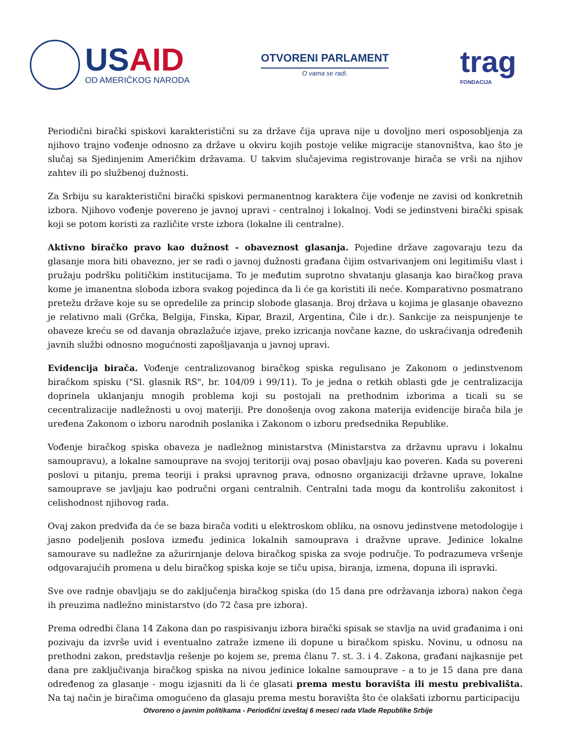USAID
OD AMERIČKOG NARODA
OTVORENI PARLAMENT
O vama se radi.
trag
FONDACIJA
Periodični birački spiskovi karakteristični su za države čija uprava nije u dovoljno meri osposobljenja za njihovo trajno vođenje odnosno za države u okviru kojih postoje velike migracije stanovništva, kao što je slučaj sa Sjedinjenim Američkim državama. U takvim slučajevima registrovanje birača se vrši na njihov zahtev ili po službenoj dužnosti.
Za Srbiju su karakteristični birački spiskovi permanentnog karaktera čije vođenje ne zavisi od konkretnih izbora. Njihovo vođenje povereno je javnoj upravi - centralnoj i lokalnoj. Vodi se jedinstveni birački spisak koji se potom koristi za različite vrste izbora (lokalne ili centralne).
Aktivno biračko pravo kao dužnost - obaveznost glasanja. Pojedine države zagovaraju tezu da glasanje mora biti obavezno, jer se radi o javnoj dužnosti građana čijim ostvarivanjem oni legitimišu vlast i pružaju podršku političkim institucijama. To je međutim suprotno shvatanju glasanja kao biračkog prava kome je imanentna sloboda izbora svakog pojedinca da li će ga koristiti ili neće. Komparativno posmatrano pretežu države koje su se opredelile za princip slobode glasanja. Broj država u kojima je glasanje obavezno je relativno mali (Grčka, Belgija, Finska, Kipar, Brazil, Argentina, Čile i dr.). Sankcije za neispunjenje te obaveze kreću se od davanja obrazlažuće izjave, preko izricanja novčane kazne, do uskraćivanja određenih javnih službi odnosno mogućnosti zapošljavanja u javnoj upravi.
Evidencija birača. Vođenje centralizovanog biračkog spiska regulisano je Zakonom o jedinstvenom biračkom spisku ("Sl. glasnik RS", br. 104/09 i 99/11). To je jedna o retkih oblasti gde je centralizacija doprinela uklanjanju mnogih problema koji su postojali na prethodnim izborima a ticali su se cecentralizacije nadležnosti u ovoj materiji. Pre donošenja ovog zakona materija evidencije birača bila je uređena Zakonom o izboru narodnih poslanika i Zakonom o izboru predsednika Republike.
Vođenje biračkog spiska obaveza je nadležnog ministarstva (Ministarstva za državnu upravu i lokalnu samoupravu), a lokalne samouprave na svojoj teritoriji ovaj posao obavljaju kao poveren. Kada su povereni poslovi u pitanju, prema teoriji i praksi upravnog prava, odnosno organizaciji državne uprave, lokalne samouprave se javljaju kao područni organi centralnih. Centralni tada mogu da kontrolišu zakonitost i celishodnost njihovog rada.
Ovaj zakon predviđa da će se baza birača voditi u elektroskom obliku, na osnovu jedinstvene metodologije i jasno podeljenih poslova između jedinica lokalnih samouprava i dražvne uprave. Jedinice lokalne samourave su nadležne za ažurirnjanje delova biračkog spiska za svoje područje. To podrazumeva vršenje odgovarajućih promena u delu biračkog spiska koje se tiču upisa, biranja, izmena, dopuna ili ispravki.
Sve ove radnje obavljaju se do zaključenja biračkog spiska (do 15 dana pre održavanja izbora) nakon čega ih preuzima nadležno ministarstvo (do 72 časa pre izbora).
Prema odredbi člana 14 Zakona dan po raspisivanju izbora birački spisak se stavlja na uvid građanima i oni pozivaju da izvrše uvid i eventualno zatraže izmene ili dopune u biračkom spisku. Novinu, u odnosu na prethodni zakon, predstavlja rešenje po kojem se, prema članu 7. st. 3. i 4. Zakona, građani najkasnije pet dana pre zaključivanja biračkog spiska na nivou jedinice lokalne samouprave - a to je 15 dana pre dana određenog za glasanje - mogu izjasniti da li će glasati prema mestu boravišta ili mestu prebivališta. Na taj način je biračima omogućeno da glasaju prema mestu boravišta što će olakšati izbornu participaciju
Otvoreno o javnim politikama - Periodični izveštaj 6 meseci rada Vlade Republike Srbije